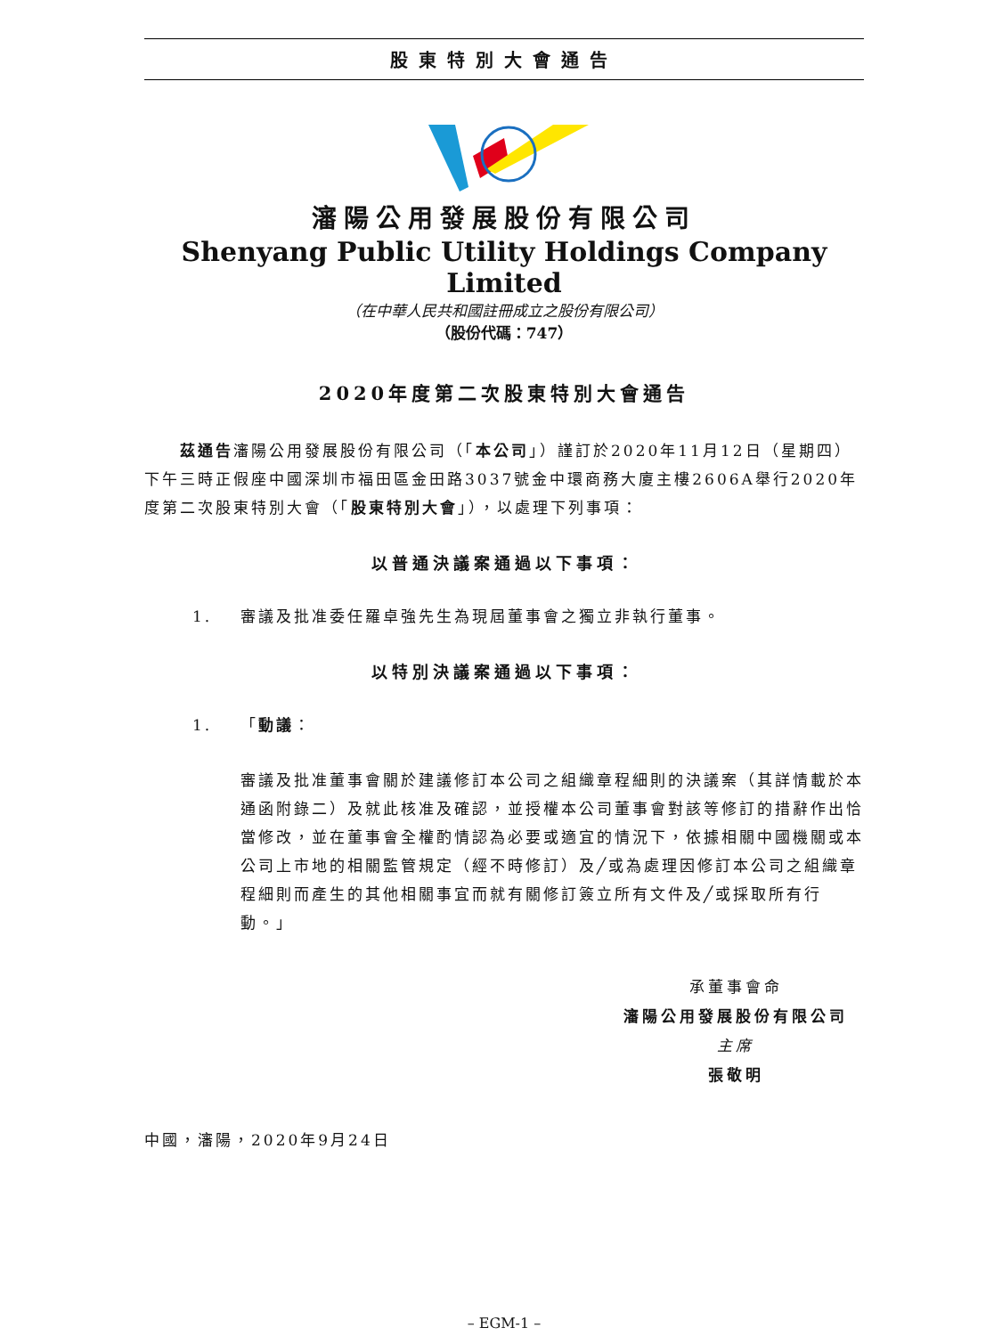股東特別大會通告
瀋陽公用發展股份有限公司
Shenyang Public Utility Holdings Company Limited
（在中華人民共和國註冊成立之股份有限公司）
（股份代碼：747）
2020年度第二次股東特別大會通告
　　茲通告瀋陽公用發展股份有限公司（「本公司」）謹訂於2020年11月12日（星期四）下午三時正假座中國深圳市福田區金田路3037號金中環商務大廈主樓2606A舉行2020年度第二次股東特別大會（「股東特別大會」），以處理下列事項：
以普通決議案通過以下事項：
1. 審議及批准委任羅卓強先生為現屆董事會之獨立非執行董事。
以特別決議案通過以下事項：
1. 「動議：
審議及批准董事會關於建議修訂本公司之組織章程細則的決議案（其詳情載於本通函附錄二）及就此核准及確認，並授權本公司董事會對該等修訂的措辭作出恰當修改，並在董事會全權酌情認為必要或適宜的情況下，依據相關中國機關或本公司上市地的相關監管規定（經不時修訂）及╱或為處理因修訂本公司之組織章程細則而產生的其他相關事宜而就有關修訂簽立所有文件及╱或採取所有行動。」
承董事會命
瀋陽公用發展股份有限公司
主席
張敬明
中國，瀋陽，2020年9月24日
– EGM-1 –